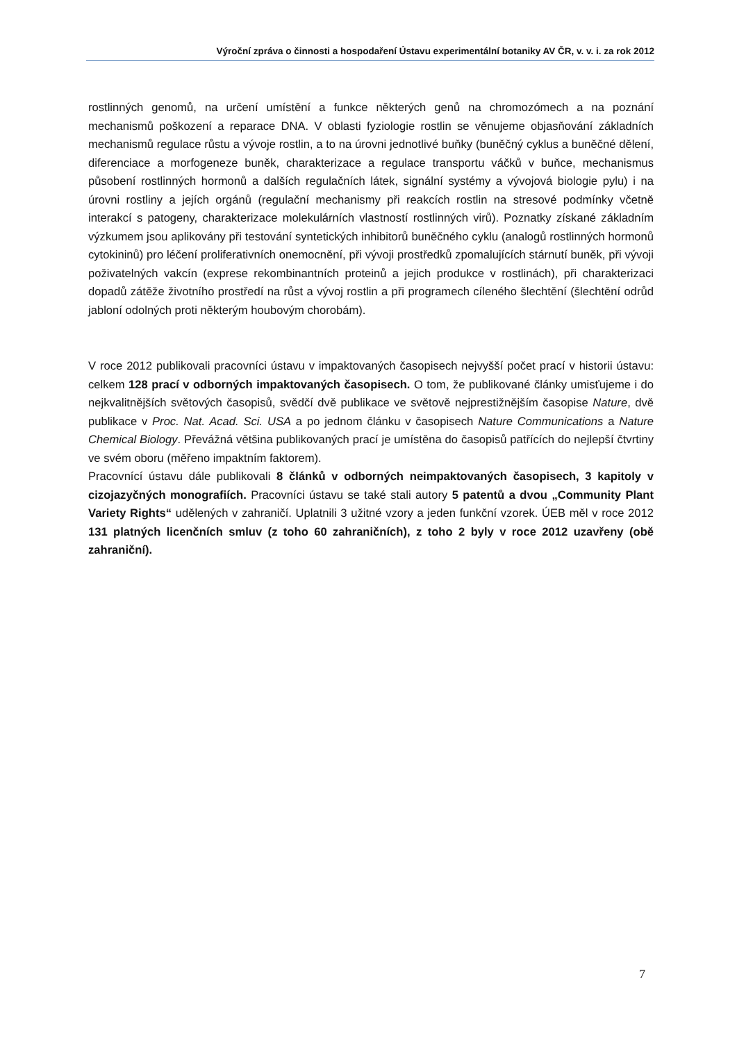Výroční zpráva o činnosti a hospodaření Ústavu experimentální botaniky AV ČR, v. v. i. za rok 2012
rostlinných genomů, na určení umístění a funkce některých genů na chromozómech a na poznání mechanismů poškození a reparace DNA. V oblasti fyziologie rostlin se věnujeme objasňování základních mechanismů regulace růstu a vývoje rostlin, a to na úrovni jednotlivé buňky (buněčný cyklus a buněčné dělení, diferenciace a morfogeneze buněk, charakterizace a regulace transportu váčků v buňce, mechanismus působení rostlinných hormonů a dalších regulačních látek, signální systémy a vývojová biologie pylu) i na úrovni rostliny a jejích orgánů (regulační mechanismy při reakcích rostlin na stresové podmínky včetně interakcí s patogeny, charakterizace molekulárních vlastností rostlinných virů). Poznatky získané základním výzkumem jsou aplikovány při testování syntetických inhibitorů buněčného cyklu (analogů rostlinných hormonů cytokininů) pro léčení proliferativních onemocnění, při vývoji prostředků zpomalujících stárnutí buněk, při vývoji poživatelných vakcín (exprese rekombinantních proteinů a jejich produkce v rostlinách), při charakterizaci dopadů zátěže životního prostředí na růst a vývoj rostlin a při programech cíleného šlechtění (šlechtění odrůd jabloní odolných proti některým houbovým chorobám).
V roce 2012 publikovali pracovníci ústavu v impaktovaných časopisech nejvyšší počet prací v historii ústavu: celkem 128 prací v odborných impaktovaných časopisech. O tom, že publikované články umisťujeme i do nejkvalitnějších světových časopisů, svědčí dvě publikace ve světově nejprestižnějším časopise Nature, dvě publikace v Proc. Nat. Acad. Sci. USA a po jednom článku v časopisech Nature Communications a Nature Chemical Biology. Převážná většina publikovaných prací je umístěna do časopisů patřících do nejlepší čtvrtiny ve svém oboru (měřeno impaktním faktorem).
Pracovnící ústavu dále publikovali 8 článků v odborných neimpaktovaných časopisech, 3 kapitoly v cizojazyčných monografiích. Pracovníci ústavu se také stali autory 5 patentů a dvou „Community Plant Variety Rights“ udělených v zahraničí. Uplatnili 3 užitné vzory a jeden funkční vzorek. ÚEB měl v roce 2012 131 platných licenčních smluv (z toho 60 zahraničních), z toho 2 byly v roce 2012 uzavřeny (obě zahraniční).
7